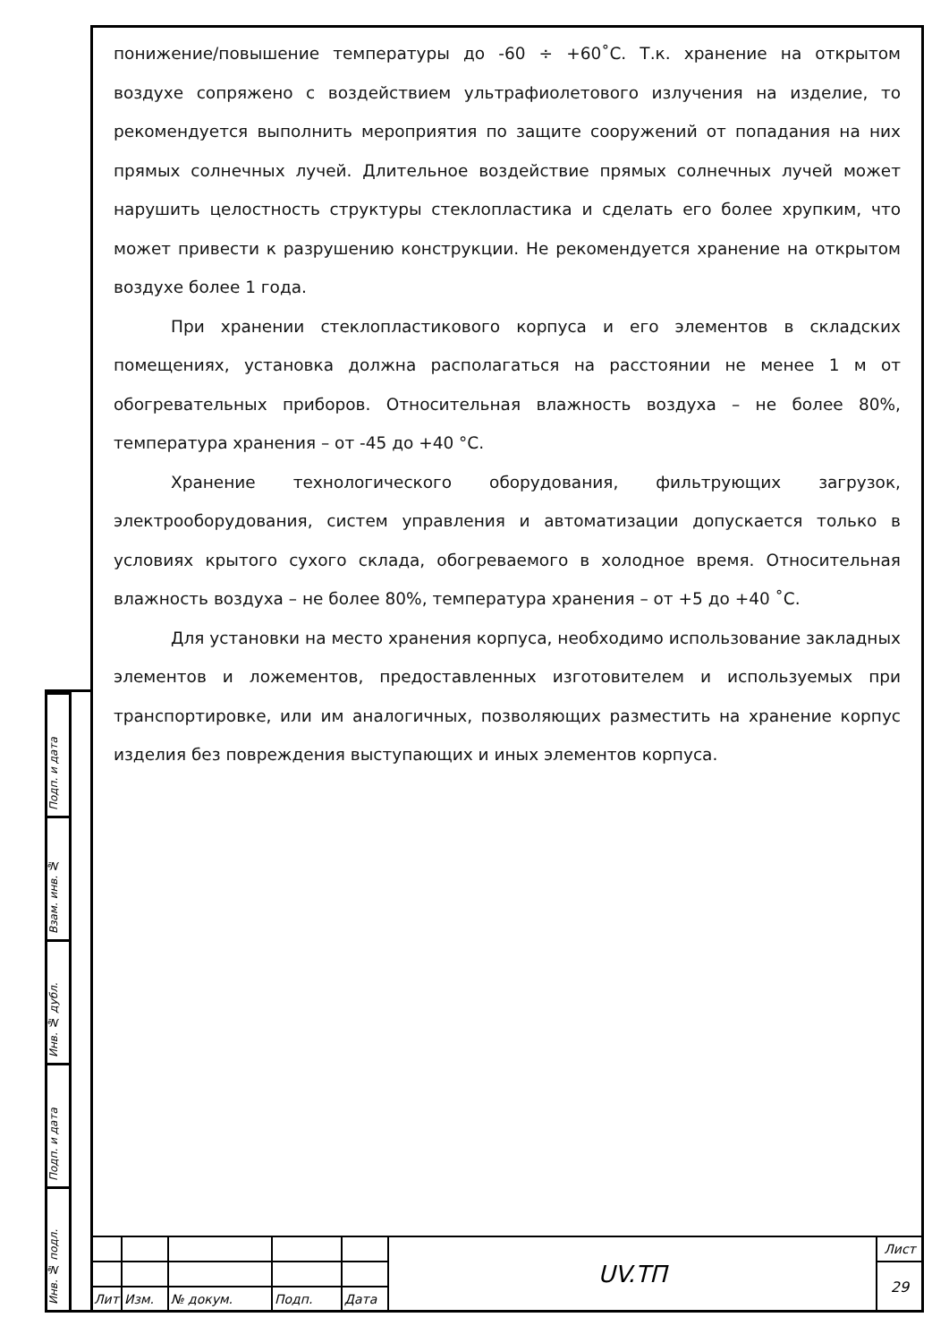понижение/повышение температуры до -60 ÷ +60˚С. Т.к. хранение на открытом воздухе сопряжено с воздействием ультрафиолетового излучения на изделие, то рекомендуется выполнить мероприятия по защите сооружений от попадания на них прямых солнечных лучей. Длительное воздействие прямых солнечных лучей может нарушить целостность структуры стеклопластика и сделать его более хрупким, что может привести к разрушению конструкции. Не рекомендуется хранение на открытом воздухе более 1 года.
При хранении стеклопластикового корпуса и его элементов в складских помещениях, установка должна располагаться на расстоянии не менее 1 м от обогревательных приборов. Относительная влажность воздуха – не более 80%, температура хранения – от -45 до +40 °С.
Хранение технологического оборудования, фильтрующих загрузок, электрооборудования, систем управления и автоматизации допускается только в условиях крытого сухого склада, обогреваемого в холодное время. Относительная влажность воздуха – не более 80%, температура хранения – от +5 до +40 ˚С.
Для установки на место хранения корпуса, необходимо использование закладных элементов и ложементов, предоставленных изготовителем и используемых при транспортировке, или им аналогичных, позволяющих разместить на хранение корпус изделия без повреждения выступающих и иных элементов корпуса.
Подп. и дата
Взам. инв. №
Инв. № дубл.
Подп. и дата
Инв. № подл.
| | | | | | UV.ТП | Лист |
| | | | | | | 29 |
| Лит | Изм. | № докум. | Подп. | Дата | | |